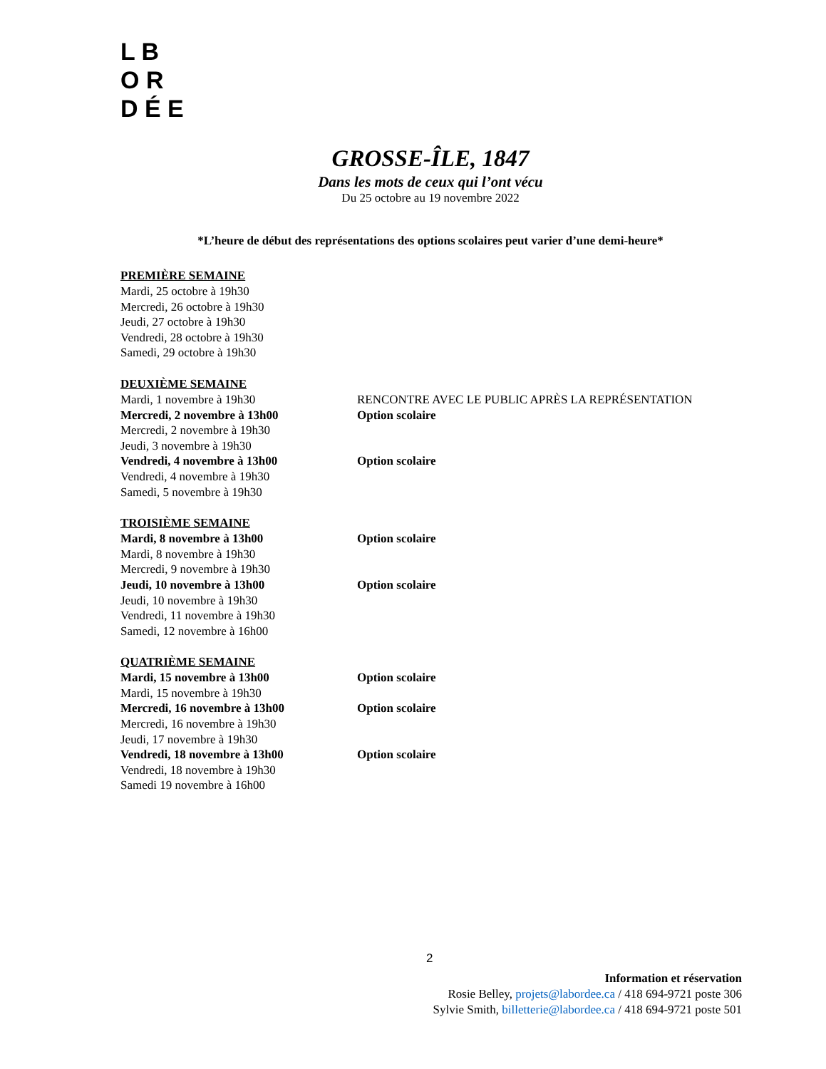L B O R
D É E
GROSSE-ÎLE, 1847
Dans les mots de ceux qui l’ont vécu
Du 25 octobre au 19 novembre 2022
*L’heure de début des représentations des options scolaires peut varier d’une demi-heure*
PREMIÈRE SEMAINE
Mardi, 25 octobre à 19h30
Mercredi, 26 octobre à 19h30
Jeudi, 27 octobre à 19h30
Vendredi, 28 octobre à 19h30
Samedi, 29 octobre à 19h30
DEUXIÈME SEMAINE
Mardi, 1 novembre à 19h30 RENCONTRE AVEC LE PUBLIC APRÈS LA REPRÉSENTATION
Mercredi, 2 novembre à 13h00 Option scolaire
Mercredi, 2 novembre à 19h30
Jeudi, 3 novembre à 19h30
Vendredi, 4 novembre à 13h00 Option scolaire
Vendredi, 4 novembre à 19h30
Samedi, 5 novembre à 19h30
TROISIÈME SEMAINE
Mardi, 8 novembre à 13h00 Option scolaire
Mardi, 8 novembre à 19h30
Mercredi, 9 novembre à 19h30
Jeudi, 10 novembre à 13h00 Option scolaire
Jeudi, 10 novembre à 19h30
Vendredi, 11 novembre à 19h30
Samedi, 12 novembre à 16h00
QUATRIÈME SEMAINE
Mardi, 15 novembre à 13h00 Option scolaire
Mardi, 15 novembre à 19h30
Mercredi, 16 novembre à 13h00 Option scolaire
Mercredi, 16 novembre à 19h30
Jeudi, 17 novembre à 19h30
Vendredi, 18 novembre à 13h00 Option scolaire
Vendredi, 18 novembre à 19h30
Samedi 19 novembre à 16h00
2
Information et réservation
Rosie Belley, projets@labordee.ca / 418 694-9721 poste 306
Sylvie Smith, billetterie@labordee.ca / 418 694-9721 poste 501